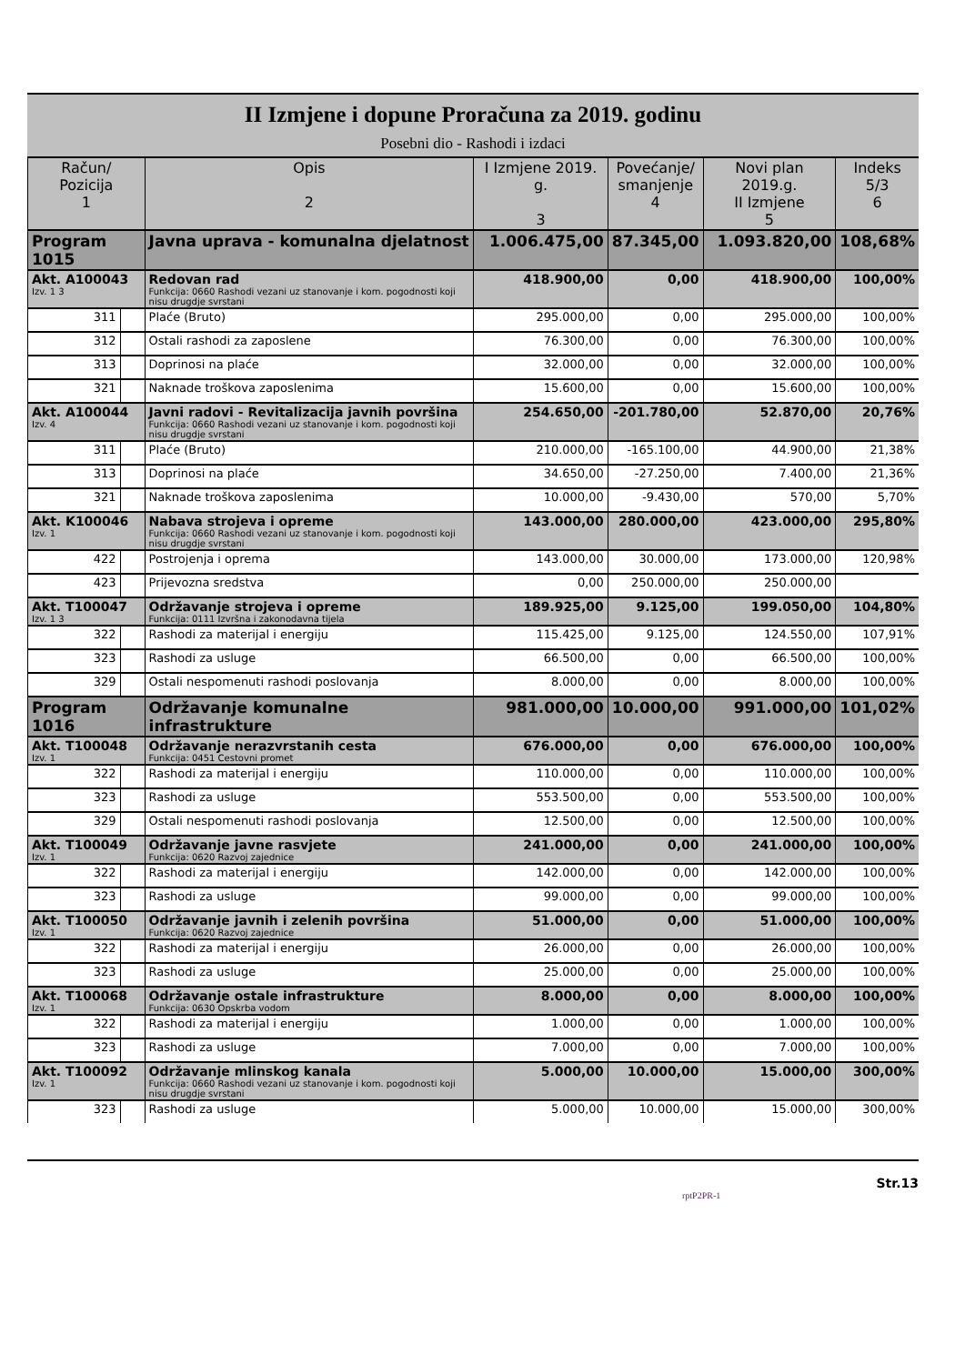II Izmjene i dopune Proračuna za 2019. godinu
Posebni dio - Rashodi i izdaci
| Račun/ Pozicija 1 | | Opis 2 | I Izmjene 2019. g. 3 | Povećanje/ smanjenje 4 | Novi plan 2019.g. II Izmjene 5 | Indeks 5/3 6 |
| --- | --- | --- | --- | --- | --- | --- |
| Program 1015 | | Javna uprava - komunalna djelatnost | 1.006.475,00 | 87.345,00 | 1.093.820,00 | 108,68% |
| Akt. A100043 Izv. 1 3 | | Redovan rad Funkcija: 0660 Rashodi vezani uz stanovanje i kom. pogodnosti koji nisu drugdje svrstani | 418.900,00 | 0,00 | 418.900,00 | 100,00% |
| 311 | | Plaće (Bruto) | 295.000,00 | 0,00 | 295.000,00 | 100,00% |
| 312 | | Ostali rashodi za zaposlene | 76.300,00 | 0,00 | 76.300,00 | 100,00% |
| 313 | | Doprinosi na plaće | 32.000,00 | 0,00 | 32.000,00 | 100,00% |
| 321 | | Naknade troškova zaposlenima | 15.600,00 | 0,00 | 15.600,00 | 100,00% |
| Akt. A100044 Izv. 4 | | Javni radovi - Revitalizacija javnih površina Funkcija: 0660 Rashodi vezani uz stanovanje i kom. pogodnosti koji nisu drugdje svrstani | 254.650,00 | -201.780,00 | 52.870,00 | 20,76% |
| 311 | | Plaće (Bruto) | 210.000,00 | -165.100,00 | 44.900,00 | 21,38% |
| 313 | | Doprinosi na plaće | 34.650,00 | -27.250,00 | 7.400,00 | 21,36% |
| 321 | | Naknade troškova zaposlenima | 10.000,00 | -9.430,00 | 570,00 | 5,70% |
| Akt. K100046 Izv. 1 | | Nabava strojeva i opreme Funkcija: 0660 Rashodi vezani uz stanovanje i kom. pogodnosti koji nisu drugdje svrstani | 143.000,00 | 280.000,00 | 423.000,00 | 295,80% |
| 422 | | Postrojenja i oprema | 143.000,00 | 30.000,00 | 173.000,00 | 120,98% |
| 423 | | Prijevozna sredstva | 0,00 | 250.000,00 | 250.000,00 | |
| Akt. T100047 Izv. 1 3 | | Održavanje strojeva i opreme Funkcija: 0111 Izvršna i zakonodavna tijela | 189.925,00 | 9.125,00 | 199.050,00 | 104,80% |
| 322 | | Rashodi za materijal i energiju | 115.425,00 | 9.125,00 | 124.550,00 | 107,91% |
| 323 | | Rashodi za usluge | 66.500,00 | 0,00 | 66.500,00 | 100,00% |
| 329 | | Ostali nespomenuti rashodi poslovanja | 8.000,00 | 0,00 | 8.000,00 | 100,00% |
| Program 1016 | | Održavanje komunalne infrastrukture | 981.000,00 | 10.000,00 | 991.000,00 | 101,02% |
| Akt. T100048 Izv. 1 | | Održavanje nerazvrstanih cesta Funkcija: 0451 Cestovni promet | 676.000,00 | 0,00 | 676.000,00 | 100,00% |
| 322 | | Rashodi za materijal i energiju | 110.000,00 | 0,00 | 110.000,00 | 100,00% |
| 323 | | Rashodi za usluge | 553.500,00 | 0,00 | 553.500,00 | 100,00% |
| 329 | | Ostali nespomenuti rashodi poslovanja | 12.500,00 | 0,00 | 12.500,00 | 100,00% |
| Akt. T100049 Izv. 1 | | Održavanje javne rasvjete Funkcija: 0620 Razvoj zajednice | 241.000,00 | 0,00 | 241.000,00 | 100,00% |
| 322 | | Rashodi za materijal i energiju | 142.000,00 | 0,00 | 142.000,00 | 100,00% |
| 323 | | Rashodi za usluge | 99.000,00 | 0,00 | 99.000,00 | 100,00% |
| Akt. T100050 Izv. 1 | | Održavanje javnih i zelenih površina Funkcija: 0620 Razvoj zajednice | 51.000,00 | 0,00 | 51.000,00 | 100,00% |
| 322 | | Rashodi za materijal i energiju | 26.000,00 | 0,00 | 26.000,00 | 100,00% |
| 323 | | Rashodi za usluge | 25.000,00 | 0,00 | 25.000,00 | 100,00% |
| Akt. T100068 Izv. 1 | | Održavanje ostale infrastrukture Funkcija: 0630 Opskrba vodom | 8.000,00 | 0,00 | 8.000,00 | 100,00% |
| 322 | | Rashodi za materijal i energiju | 1.000,00 | 0,00 | 1.000,00 | 100,00% |
| 323 | | Rashodi za usluge | 7.000,00 | 0,00 | 7.000,00 | 100,00% |
| Akt. T100092 Izv. 1 | | Održavanje mlinskog kanala Funkcija: 0660 Rashodi vezani uz stanovanje i kom. pogodnosti koji nisu drugdje svrstani | 5.000,00 | 10.000,00 | 15.000,00 | 300,00% |
| 323 | | Rashodi za usluge | 5.000,00 | 10.000,00 | 15.000,00 | 300,00% |
Str.13
rptP2PR-1